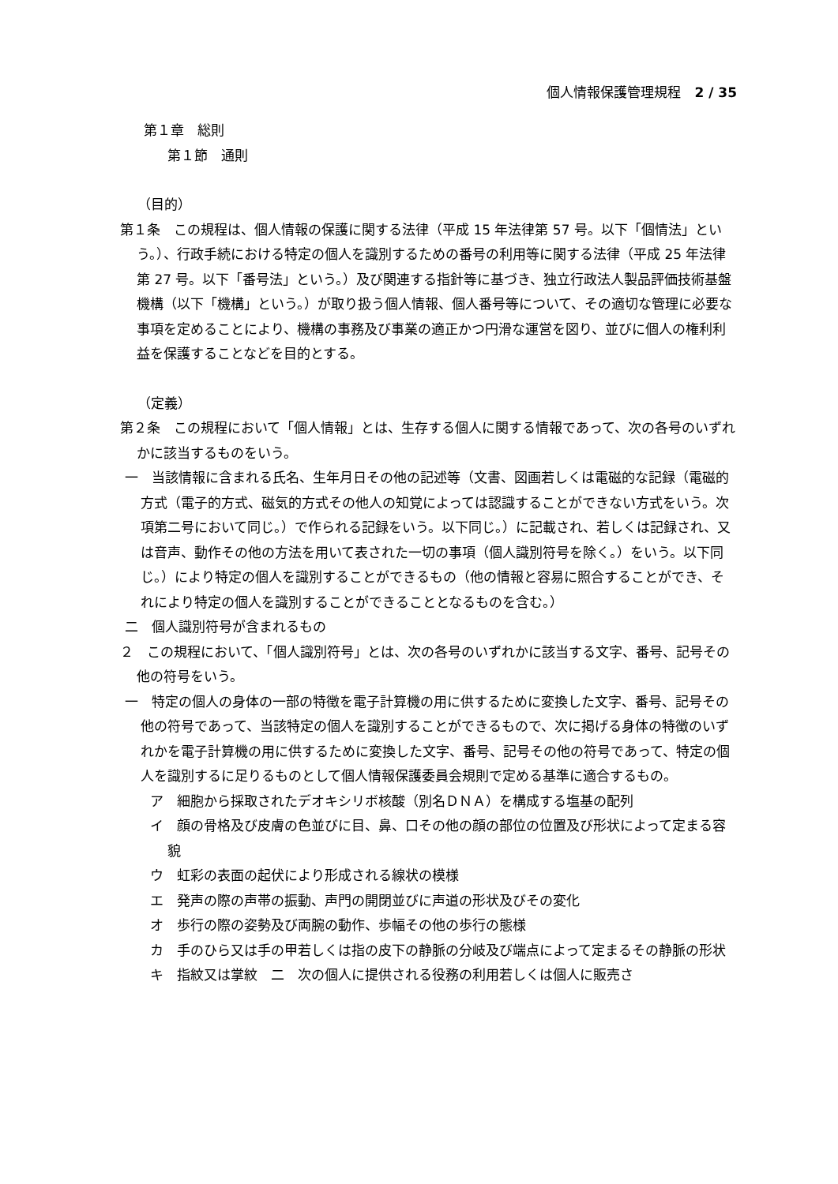個人情報保護管理規程　2 / 35
第１章　総則
第１節　通則
（目的）
第１条　この規程は、個人情報の保護に関する法律（平成 15 年法律第 57 号。以下「個情法」という。）、行政手続における特定の個人を識別するための番号の利用等に関する法律（平成 25 年法律第 27 号。以下「番号法」という。）及び関連する指針等に基づき、独立行政法人製品評価技術基盤機構（以下「機構」という。）が取り扱う個人情報、個人番号等について、その適切な管理に必要な事項を定めることにより、機構の事務及び事業の適正かつ円滑な運営を図り、並びに個人の権利利益を保護することなどを目的とする。
（定義）
第２条　この規程において「個人情報」とは、生存する個人に関する情報であって、次の各号のいずれかに該当するものをいう。
一　当該情報に含まれる氏名、生年月日その他の記述等（文書、図画若しくは電磁的な記録（電磁的方式（電子的方式、磁気的方式その他人の知覚によっては認識することができない方式をいう。次項第二号において同じ。）で作られる記録をいう。以下同じ。）に記載され、若しくは記録され、又は音声、動作その他の方法を用いて表された一切の事項（個人識別符号を除く。）をいう。以下同じ。）により特定の個人を識別することができるもの（他の情報と容易に照合することができ、それにより特定の個人を識別することができることとなるものを含む。）
二　個人識別符号が含まれるもの
２　この規程において、「個人識別符号」とは、次の各号のいずれかに該当する文字、番号、記号その他の符号をいう。
一　特定の個人の身体の一部の特徴を電子計算機の用に供するために変換した文字、番号、記号その他の符号であって、当該特定の個人を識別することができるもので、次に掲げる身体の特徴のいずれかを電子計算機の用に供するために変換した文字、番号、記号その他の符号であって、特定の個人を識別するに足りるものとして個人情報保護委員会規則で定める基準に適合するもの。
ア　細胞から採取されたデオキシリボ核酸（別名ＤＮＡ）を構成する塩基の配列
イ　顔の骨格及び皮膚の色並びに目、鼻、口その他の顔の部位の位置及び形状によって定まる容貌
ウ　虹彩の表面の起伏により形成される線状の模様
エ　発声の際の声帯の振動、声門の開閉並びに声道の形状及びその変化
オ　歩行の際の姿勢及び両腕の動作、歩幅その他の歩行の態様
カ　手のひら又は手の甲若しくは指の皮下の静脈の分岐及び端点によって定まるその静脈の形状
キ　指紋又は掌紋　二　次の個人に提供される役務の利用若しくは個人に販売さ